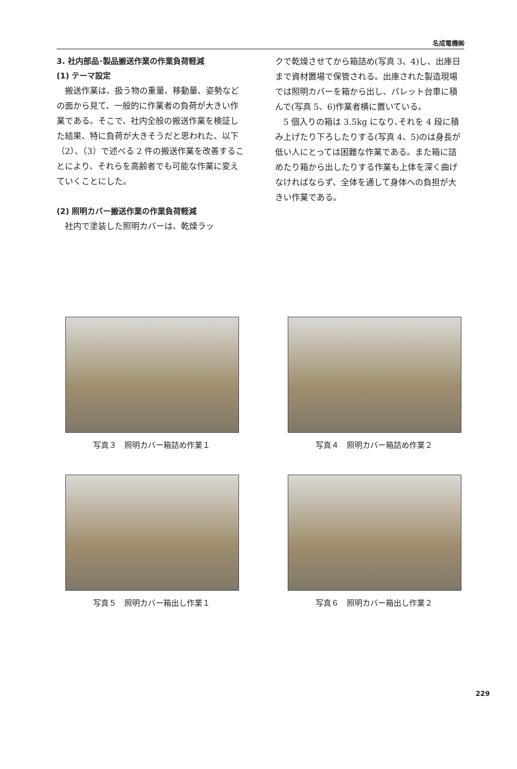名成電機㈱
3. 社内部品･製品搬送作業の作業負荷軽減
(1) テーマ設定
搬送作業は、扱う物の重量、移動量、姿勢などの面から見て、一般的に作業者の負荷が大きい作業である。そこで、社内全般の搬送作業を検証した結果、特に負荷が大きそうだと思われた、以下（2）、（3）で述べる 2 件の搬送作業を改善することにより、それらを高齢者でも可能な作業に変えていくことにした。
(2) 照明カバー搬送作業の作業負荷軽減
社内で塗装した照明カバーは、乾燥ラッ
クで乾燥させてから箱詰め(写真 3、4)し、出庫日まで資材置場で保管される。出庫された製造現場では照明カバーを箱から出し、パレット台車に積んで(写真 5、6)作業者横に置いている。
5 個入りの箱は 3.5kg になり､それを 4 段に積み上げたり下ろしたりする(写真 4、5)のは身長が低い人にとっては困難な作業である。また箱に詰めたり箱から出したりする作業も上体を深く曲げなければならず、全体を通して身体への負担が大きい作業である。
写真３　照明カバー箱詰め作業１
写真４　照明カバー箱詰め作業２
写真５　照明カバー箱出し作業１
写真６　照明カバー箱出し作業２
229